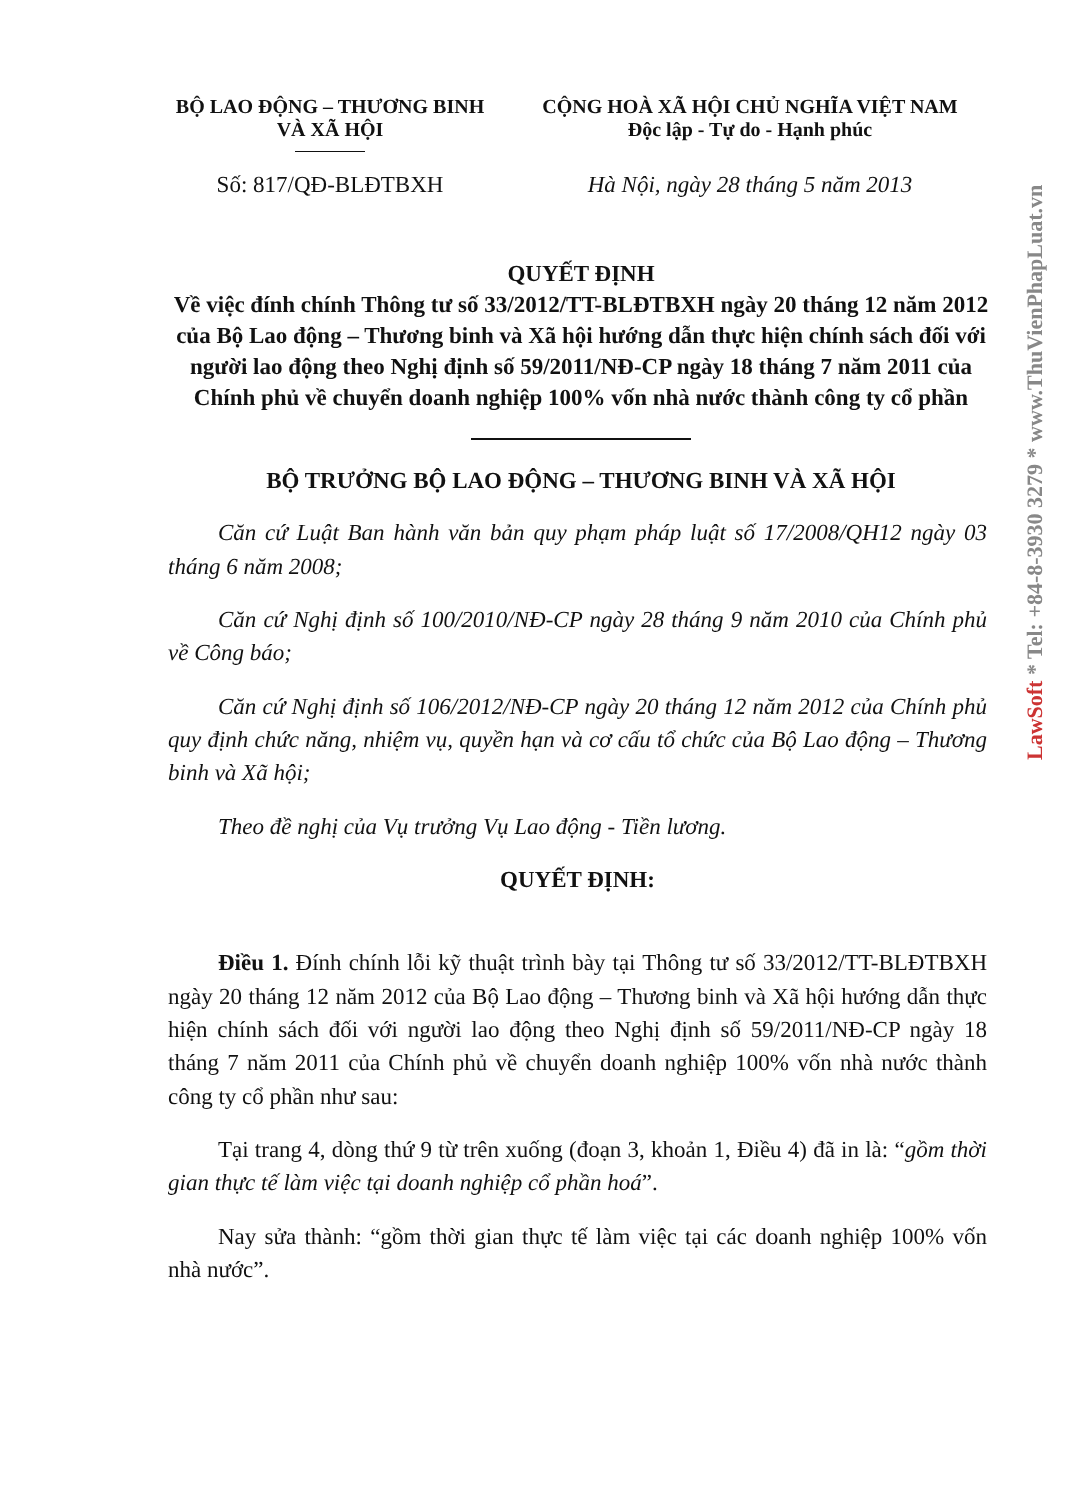BỘ LAO ĐỘNG – THƯƠNG BINH
VÀ XÃ HỘI
CỘNG HOÀ XÃ HỘI CHỦ NGHĨA VIỆT NAM
Độc lập - Tự do - Hạnh phúc
Số: 817/QĐ-BLĐTBXH Hà Nội, ngày 28 tháng 5 năm 2013
QUYẾT ĐỊNH
Về việc đính chính Thông tư số 33/2012/TT-BLĐTBXH ngày 20 tháng 12 năm 2012 của Bộ Lao động – Thương binh và Xã hội hướng dẫn thực hiện chính sách đối với người lao động theo Nghị định số 59/2011/NĐ-CP ngày 18 tháng 7 năm 2011 của Chính phủ về chuyển doanh nghiệp 100% vốn nhà nước thành công ty cổ phần
BỘ TRƯỞNG BỘ LAO ĐỘNG – THƯƠNG BINH VÀ XÃ HỘI
Căn cứ Luật Ban hành văn bản quy phạm pháp luật số 17/2008/QH12 ngày 03 tháng 6 năm 2008;
Căn cứ Nghị định số 100/2010/NĐ-CP ngày 28 tháng 9 năm 2010 của Chính phủ về Công báo;
Căn cứ Nghị định số 106/2012/NĐ-CP ngày 20 tháng 12 năm 2012 của Chính phủ quy định chức năng, nhiệm vụ, quyền hạn và cơ cấu tổ chức của Bộ Lao động – Thương binh và Xã hội;
Theo đề nghị của Vụ trưởng Vụ Lao động - Tiền lương.
QUYẾT ĐỊNH:
Điều 1. Đính chính lỗi kỹ thuật trình bày tại Thông tư số 33/2012/TT-BLĐTBXH ngày 20 tháng 12 năm 2012 của Bộ Lao động – Thương binh và Xã hội hướng dẫn thực hiện chính sách đối với người lao động theo Nghị định số 59/2011/NĐ-CP ngày 18 tháng 7 năm 2011 của Chính phủ về chuyển doanh nghiệp 100% vốn nhà nước thành công ty cổ phần như sau:
Tại trang 4, dòng thứ 9 từ trên xuống (đoạn 3, khoản 1, Điều 4) đã in là: “gồm thời gian thực tế làm việc tại doanh nghiệp cổ phần hoá”.
Nay sửa thành: “gồm thời gian thực tế làm việc tại các doanh nghiệp 100% vốn nhà nước”.
LawSoft * Tel: +84-8-3930 3279 * www.ThuVienPhapLuat.vn